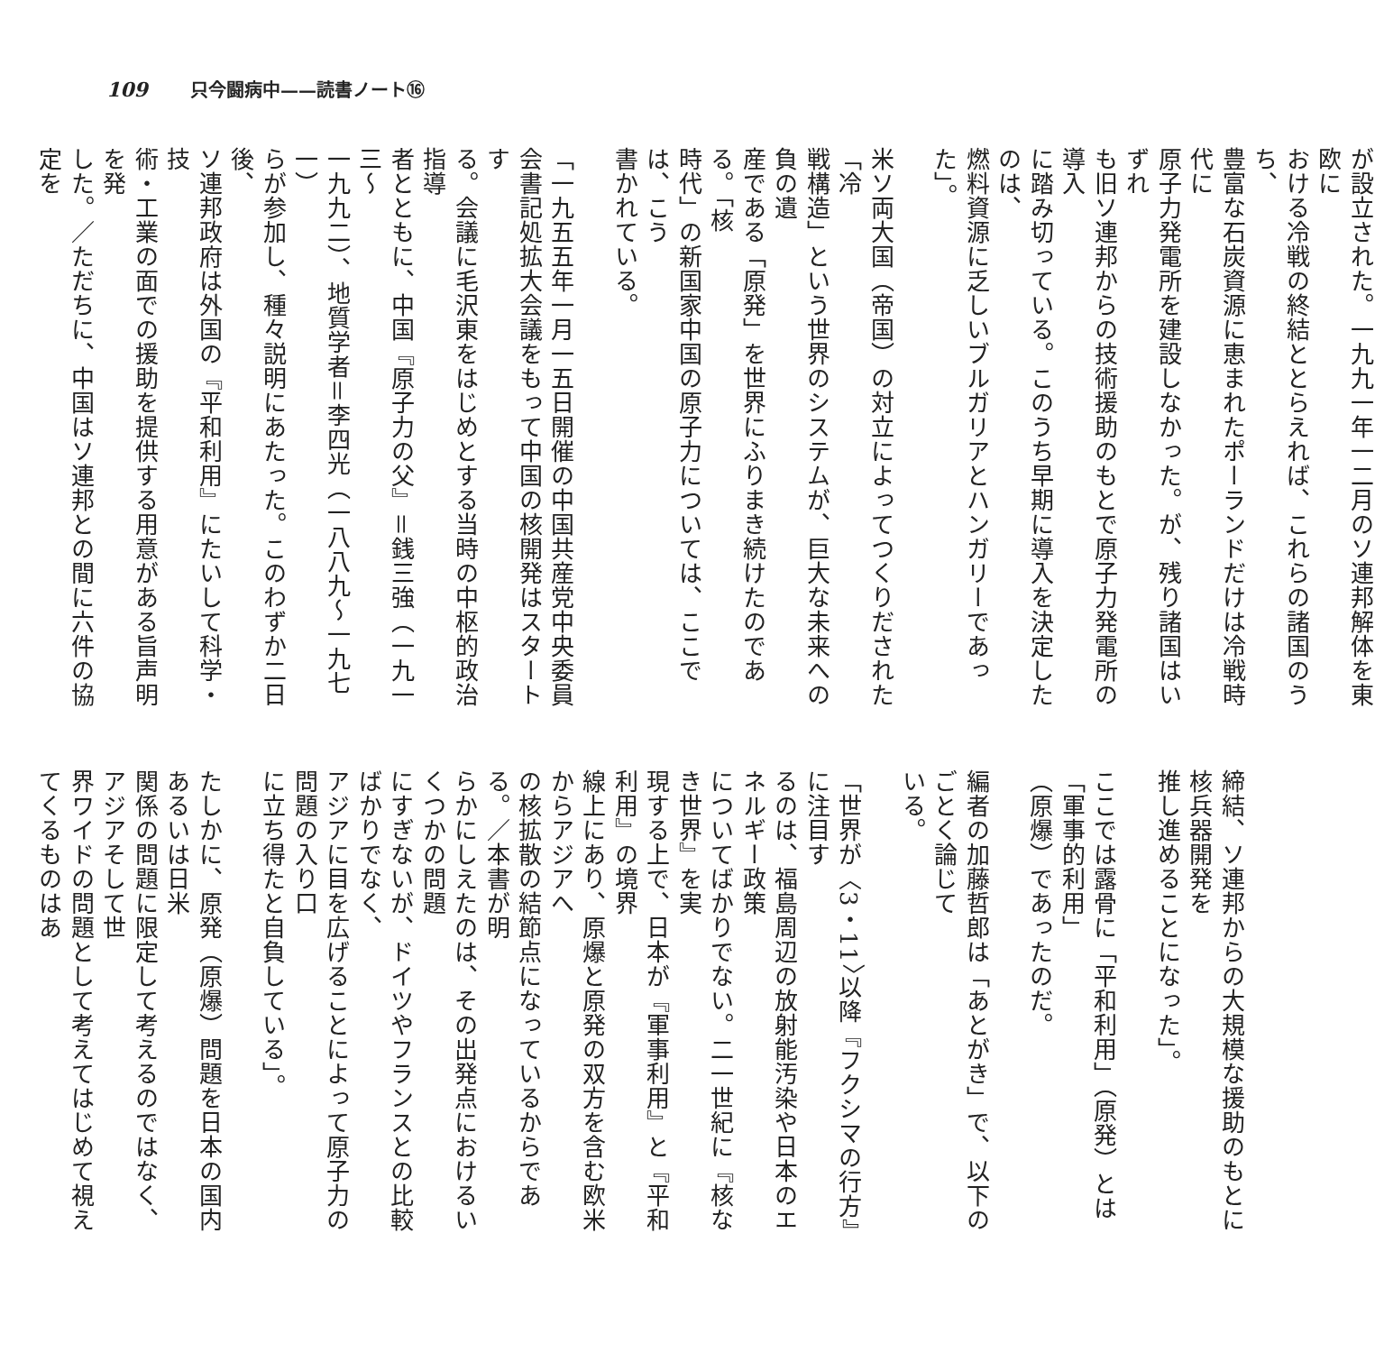109 只今闘病中——読書ノート⑯
が設立された。一九九一年一二月のソ連邦解体を東欧に
おける冷戦の終結ととらえれば、これらの諸国のうち、
豊富な石炭資源に恵まれたポーランドだけは冷戦時代に
原子力発電所を建設しなかった。が、残り諸国はいずれ
も旧ソ連邦からの技術援助のもとで原子力発電所の導入
に踏み切っている。このうち早期に導入を決定したのは、
燃料資源に乏しいブルガリアとハンガリーであった」。
米ソ両大国（帝国）の対立によってつくりだされた「冷
戦構造」という世界のシステムが、巨大な未来への負の遺
産である「原発」を世界にふりまき続けたのである。「核
時代」の新国家中国の原子力については、ここでは、こう
書かれている。
「一九五五年一月一五日開催の中国共産党中央委員
会書記処拡大会議をもって中国の核開発はスタートす
る。会議に毛沢東をはじめとする当時の中枢的政治指導
者とともに、中国『原子力の父』＝銭三強（一九一三～
一九九二）、地質学者＝李四光（一八八九～一九七一）
らが参加し、種々説明にあたった。このわずか二日後、
ソ連邦政府は外国の『平和利用』にたいして科学・技
術・工業の面での援助を提供する用意がある旨声明を発
した。／ただちに、中国はソ連邦との間に六件の協定を
締結、ソ連邦からの大規模な援助のもとに核兵器開発を
推し進めることになった」。
ここでは露骨に「平和利用」（原発）とは「軍事的利用」
（原爆）であったのだ。
編者の加藤哲郎は「あとがき」で、以下のごとく論じて
いる。
「世界が〈3・11〉以降『フクシマの行方』に注目す
るのは、福島周辺の放射能汚染や日本のエネルギー政策
についてばかりでない。二一世紀に『核なき世界』を実
現する上で、日本が『軍事利用』と『平和利用』の境界
線上にあり、原爆と原発の双方を含む欧米からアジアへ
の核拡散の結節点になっているからである。／本書が明
らかにしえたのは、その出発点におけるいくつかの問題
にすぎないが、ドイツやフランスとの比較ばかりでなく、
アジアに目を広げることによって原子力の問題の入り口
に立ち得たと自負している」。
たしかに、原発（原爆）問題を日本の国内あるいは日米
関係の問題に限定して考えるのではなく、アジアそして世
界ワイドの問題として考えてはじめて視えてくるものはあ